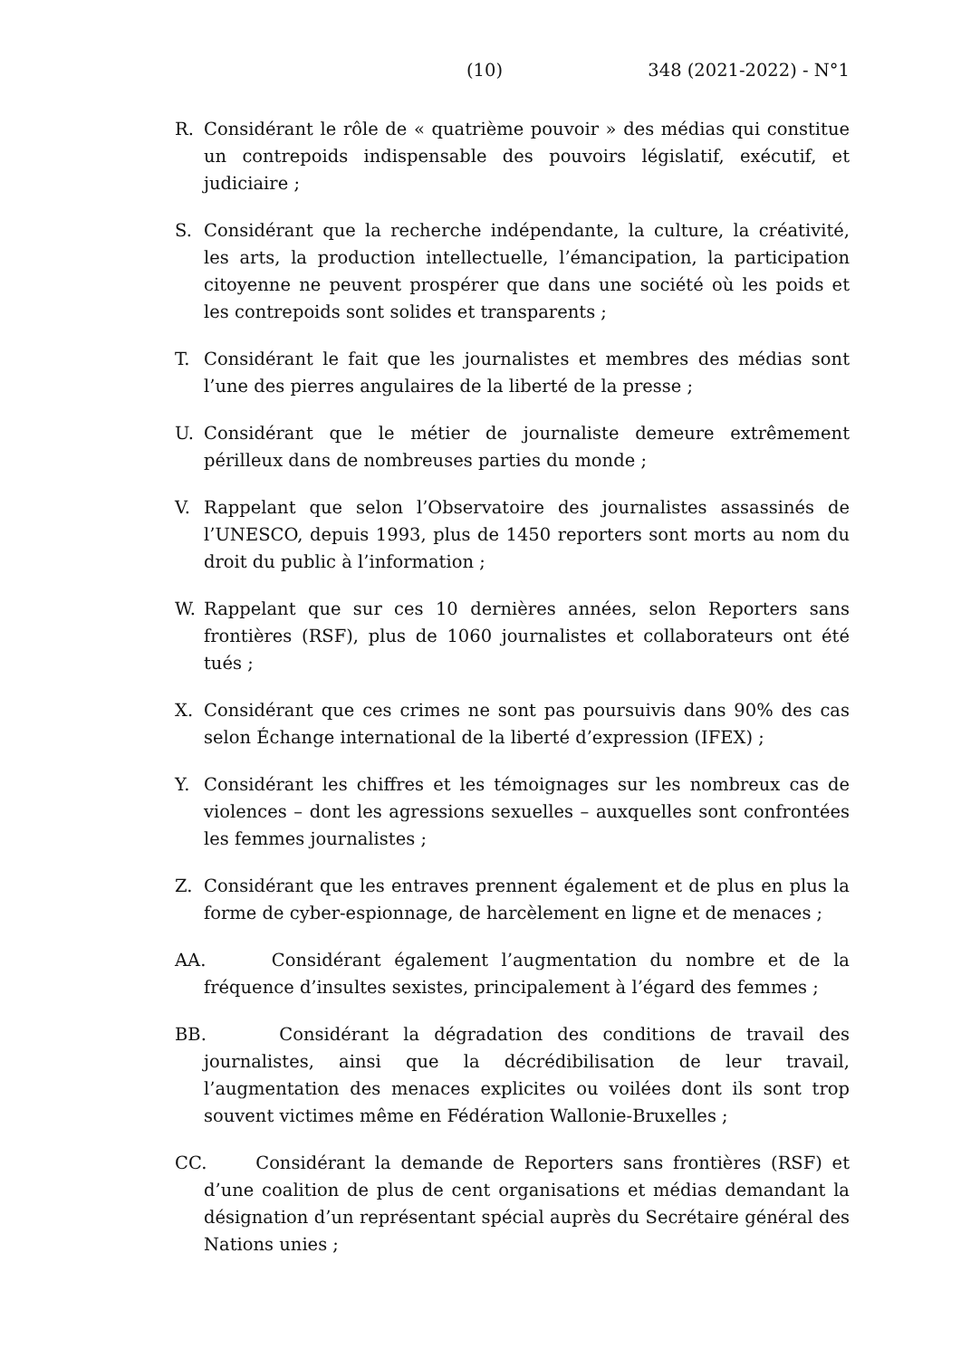(10) 348 (2021-2022) - N°1
R. Considérant le rôle de « quatrième pouvoir » des médias qui constitue un contrepoids indispensable des pouvoirs législatif, exécutif, et judiciaire ;
S. Considérant que la recherche indépendante, la culture, la créativité, les arts, la production intellectuelle, l’émancipation, la participation citoyenne ne peuvent prospérer que dans une société où les poids et les contrepoids sont solides et transparents ;
T. Considérant le fait que les journalistes et membres des médias sont l’une des pierres angulaires de la liberté de la presse ;
U. Considérant que le métier de journaliste demeure extrêmement périlleux dans de nombreuses parties du monde ;
V. Rappelant que selon l’Observatoire des journalistes assassinés de l’UNESCO, depuis 1993, plus de 1450 reporters sont morts au nom du droit du public à l’information ;
W. Rappelant que sur ces 10 dernières années, selon Reporters sans frontières (RSF), plus de 1060 journalistes et collaborateurs ont été tués ;
X. Considérant que ces crimes ne sont pas poursuivis dans 90% des cas selon Échange international de la liberté d’expression (IFEX) ;
Y. Considérant les chiffres et les témoignages sur les nombreux cas de violences – dont les agressions sexuelles – auxquelles sont confrontées les femmes journalistes ;
Z. Considérant que les entraves prennent également et de plus en plus la forme de cyber-espionnage, de harcèlement en ligne et de menaces ;
AA. Considérant également l’augmentation du nombre et de la fréquence d’insultes sexistes, principalement à l’égard des femmes ;
BB. Considérant la dégradation des conditions de travail des journalistes, ainsi que la décrédibilisation de leur travail, l’augmentation des menaces explicites ou voilées dont ils sont trop souvent victimes même en Fédération Wallonie-Bruxelles ;
CC. Considérant la demande de Reporters sans frontières (RSF) et d’une coalition de plus de cent organisations et médias demandant la désignation d’un représentant spécial auprès du Secrétaire général des Nations unies ;